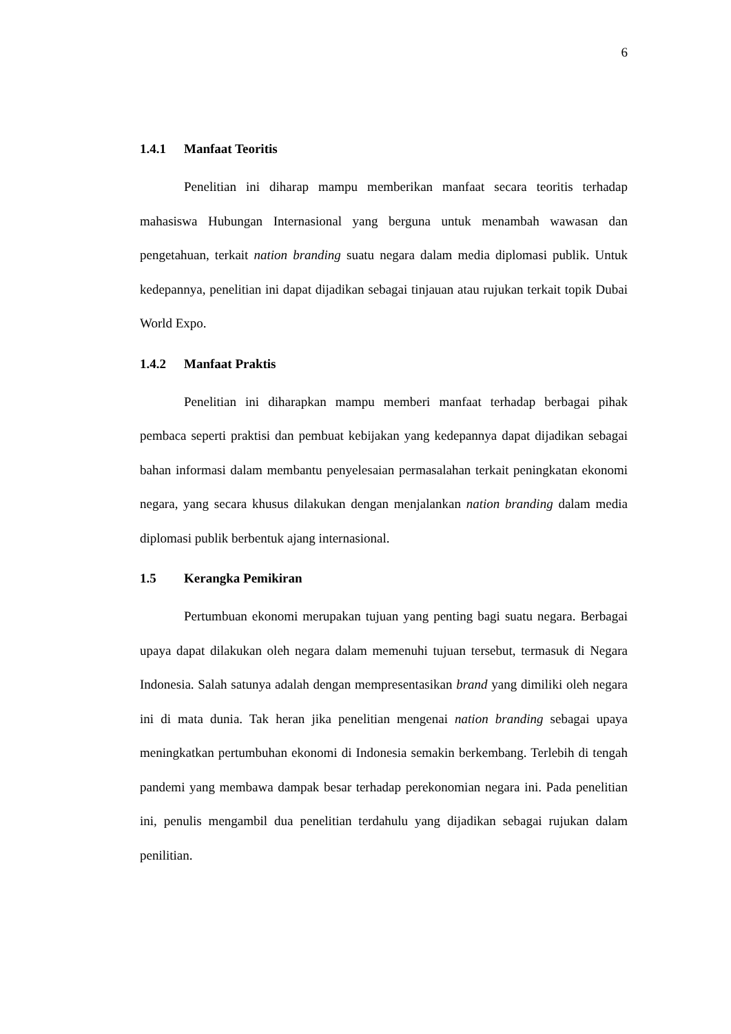6
1.4.1 Manfaat Teoritis
Penelitian ini diharap mampu memberikan manfaat secara teoritis terhadap mahasiswa Hubungan Internasional yang berguna untuk menambah wawasan dan pengetahuan, terkait nation branding suatu negara dalam media diplomasi publik. Untuk kedepannya, penelitian ini dapat dijadikan sebagai tinjauan atau rujukan terkait topik Dubai World Expo.
1.4.2 Manfaat Praktis
Penelitian ini diharapkan mampu memberi manfaat terhadap berbagai pihak pembaca seperti praktisi dan pembuat kebijakan yang kedepannya dapat dijadikan sebagai bahan informasi dalam membantu penyelesaian permasalahan terkait peningkatan ekonomi negara, yang secara khusus dilakukan dengan menjalankan nation branding dalam media diplomasi publik berbentuk ajang internasional.
1.5 Kerangka Pemikiran
Pertumbuan ekonomi merupakan tujuan yang penting bagi suatu negara. Berbagai upaya dapat dilakukan oleh negara dalam memenuhi tujuan tersebut, termasuk di Negara Indonesia. Salah satunya adalah dengan mempresentasikan brand yang dimiliki oleh negara ini di mata dunia. Tak heran jika penelitian mengenai nation branding sebagai upaya meningkatkan pertumbuhan ekonomi di Indonesia semakin berkembang. Terlebih di tengah pandemi yang membawa dampak besar terhadap perekonomian negara ini. Pada penelitian ini, penulis mengambil dua penelitian terdahulu yang dijadikan sebagai rujukan dalam penilitian.